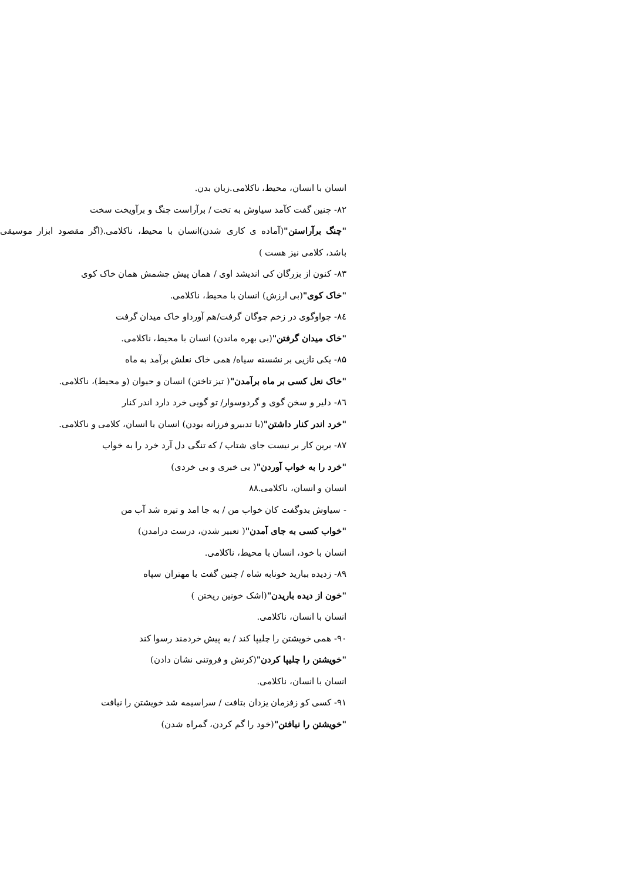انسان با انسان، محیط، ناکلامی.زبان بدن.
۸۲- چنین گفت کآمد سیاوش به تخت / برآراست چنگ و برآویخت سخت
"چنگ برآراستن"(آماده ی کاری شدن)انسان با محیط، ناکلامی.(اگر مقصود ابزار موسیقی باشد، کلامی نیز هست )
۸۳- کنون از بزرگان کی اندیشد اوی / همان پیش چشمش همان خاک کوی
"خاک کوی"(بی ارزش) انسان با محیط، ناکلامی.
٨٤- چواوگوی در زخم چوگان گرفت/هم آورداو خاک میدان گرفت
"خاک میدان گرفتن"(بی بهره ماندن) انسان با محیط، ناکلامی.
۸۵- یکی تازیی بر نشسته سیاه/ همی خاک نعلش برآمد به ماه
"خاک نعل کسی بر ماه برآمدن"( تیز تاختن) انسان و حیوان (و محیط)، ناکلامی.
٨٦- دلیر و سخن گوی و گردوسوار/ تو گویی خرد دارد اندر کنار
"خرد اندر کنار داشتن"(با تدبیرو فرزانه بودن) انسان با انسان، کلامی و ناکلامی.
۸۷- برین کار بر نیست جای شتاب / که تنگی دل آرد خرد را به خواب
"خرد را به خواب آوردن"( بی خبری و بی خردی)
انسان و انسان، ناکلامی.۸۸
- سیاوش بدوگفت کان خواب من / به جا امد و تیره شد آب من
"خواب کسی به جای آمدن"( تعبیر شدن، درست درامدن)
انسان با خود، انسان با محیط، ناکلامی.
۸۹- زدیده ببارید خونابه شاه / چنین گفت با مهتران سپاه
"خون از دیده باریدن"(اشک خونین ریختن )
انسان با انسان، ناکلامی.
۹۰- همی خویشتن را چلیپا کند / به پیش خردمند رسوا کند
"خویشتن را چلیپا کردن"(کرنش و فروتنی نشان دادن)
انسان با انسان، ناکلامی.
۹۱- کسی کو زفزمان یزدان بتافت / سراسیمه شد خویشتن را نیافت
"خویشتن را نیافتن"(خود را گم کردن، گمراه شدن)